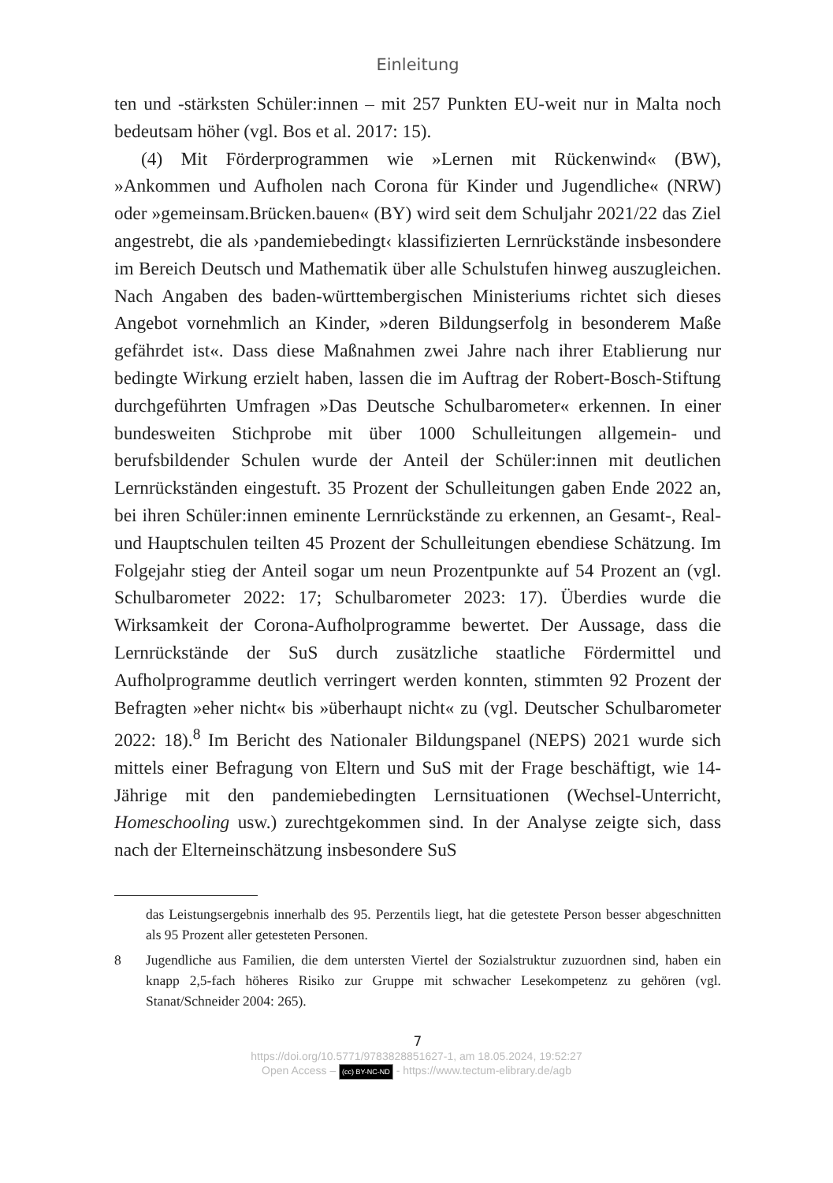Einleitung
ten und -stärksten Schüler:innen – mit 257 Punkten EU-weit nur in Malta noch bedeutsam höher (vgl. Bos et al. 2017: 15).
(4) Mit Förderprogrammen wie »Lernen mit Rückenwind« (BW), »Ankommen und Aufholen nach Corona für Kinder und Jugendliche« (NRW) oder »gemeinsam.Brücken.bauen« (BY) wird seit dem Schuljahr 2021/22 das Ziel angestrebt, die als ›pandemiebedingt‹ klassifizierten Lernrückstände insbesondere im Bereich Deutsch und Mathematik über alle Schulstufen hinweg auszugleichen. Nach Angaben des baden-württembergischen Ministeriums richtet sich dieses Angebot vornehmlich an Kinder, »deren Bildungserfolg in besonderem Maße gefährdet ist«. Dass diese Maßnahmen zwei Jahre nach ihrer Etablierung nur bedingte Wirkung erzielt haben, lassen die im Auftrag der Robert-Bosch-Stiftung durchgeführten Umfragen »Das Deutsche Schulbarometer« erkennen. In einer bundesweiten Stichprobe mit über 1000 Schulleitungen allgemein- und berufsbildender Schulen wurde der Anteil der Schüler:innen mit deutlichen Lernrückständen eingestuft. 35 Prozent der Schulleitungen gaben Ende 2022 an, bei ihren Schüler:innen eminente Lernrückstände zu erkennen, an Gesamt-, Real- und Hauptschulen teilten 45 Prozent der Schulleitungen ebendiese Schätzung. Im Folgejahr stieg der Anteil sogar um neun Prozentpunkte auf 54 Prozent an (vgl. Schulbarometer 2022: 17; Schulbarometer 2023: 17). Überdies wurde die Wirksamkeit der Corona-Aufholprogramme bewertet. Der Aussage, dass die Lernrückstände der SuS durch zusätzliche staatliche Fördermittel und Aufholprogramme deutlich verringert werden konnten, stimmten 92 Prozent der Befragten »eher nicht« bis »überhaupt nicht« zu (vgl. Deutscher Schulbarometer 2022: 18).<sup>8</sup> Im Bericht des Nationaler Bildungspanel (NEPS) 2021 wurde sich mittels einer Befragung von Eltern und SuS mit der Frage beschäftigt, wie 14-Jährige mit den pandemiebedingten Lernsituationen (Wechsel-Unterricht, Homeschooling usw.) zurechtgekommen sind. In der Analyse zeigte sich, dass nach der Elterneinschätzung insbesondere SuS
das Leistungsergebnis innerhalb des 95. Perzentils liegt, hat die getestete Person besser abgeschnitten als 95 Prozent aller getesteten Personen.
8 Jugendliche aus Familien, die dem untersten Viertel der Sozialstruktur zuzuordnen sind, haben ein knapp 2,5-fach höheres Risiko zur Gruppe mit schwacher Lesekompetenz zu gehören (vgl. Stanat/Schneider 2004: 265).
7
https://doi.org/10.5771/9783828851627-1, am 18.05.2024, 19:52:27
Open Access – (cc) BY-NC-ND - https://www.tectum-elibrary.de/agb